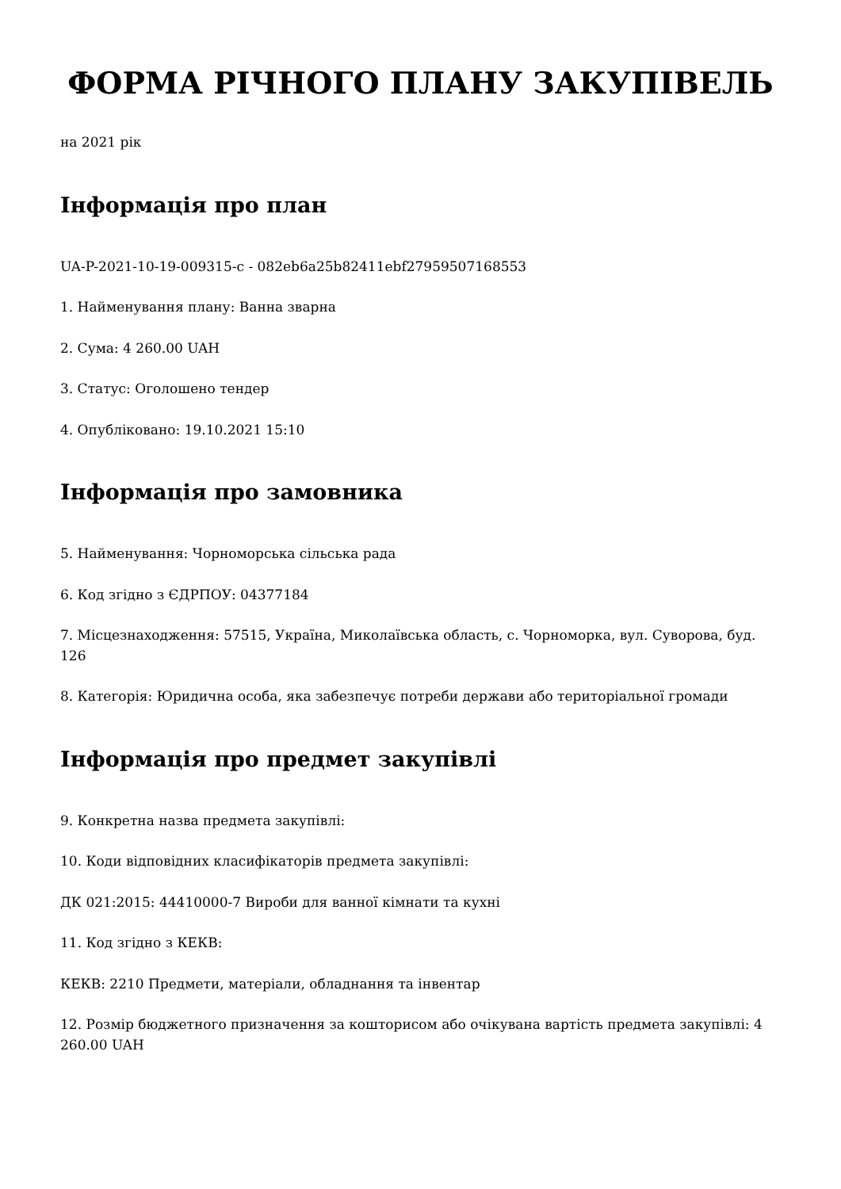ФОРМА РІЧНОГО ПЛАНУ ЗАКУПІВЕЛЬ
на 2021 рік
Інформація про план
UA-P-2021-10-19-009315-c - 082eb6a25b82411ebf27959507168553
1. Найменування плану: Ванна зварна
2. Сума: 4 260.00 UAH
3. Статус: Оголошено тендер
4. Опубліковано: 19.10.2021 15:10
Інформація про замовника
5. Найменування: Чорноморська сільська рада
6. Код згідно з ЄДРПОУ: 04377184
7. Місцезнаходження: 57515, Україна, Миколаївська область, с. Чорноморка, вул. Суворова, буд. 126
8. Категорія: Юридична особа, яка забезпечує потреби держави або територіальної громади
Інформація про предмет закупівлі
9. Конкретна назва предмета закупівлі:
10. Коди відповідних класифікаторів предмета закупівлі:
ДК 021:2015: 44410000-7 Вироби для ванної кімнати та кухні
11. Код згідно з КЕКВ:
КЕКВ: 2210 Предмети, матеріали, обладнання та інвентар
12. Розмір бюджетного призначення за кошторисом або очікувана вартість предмета закупівлі: 4 260.00 UAH